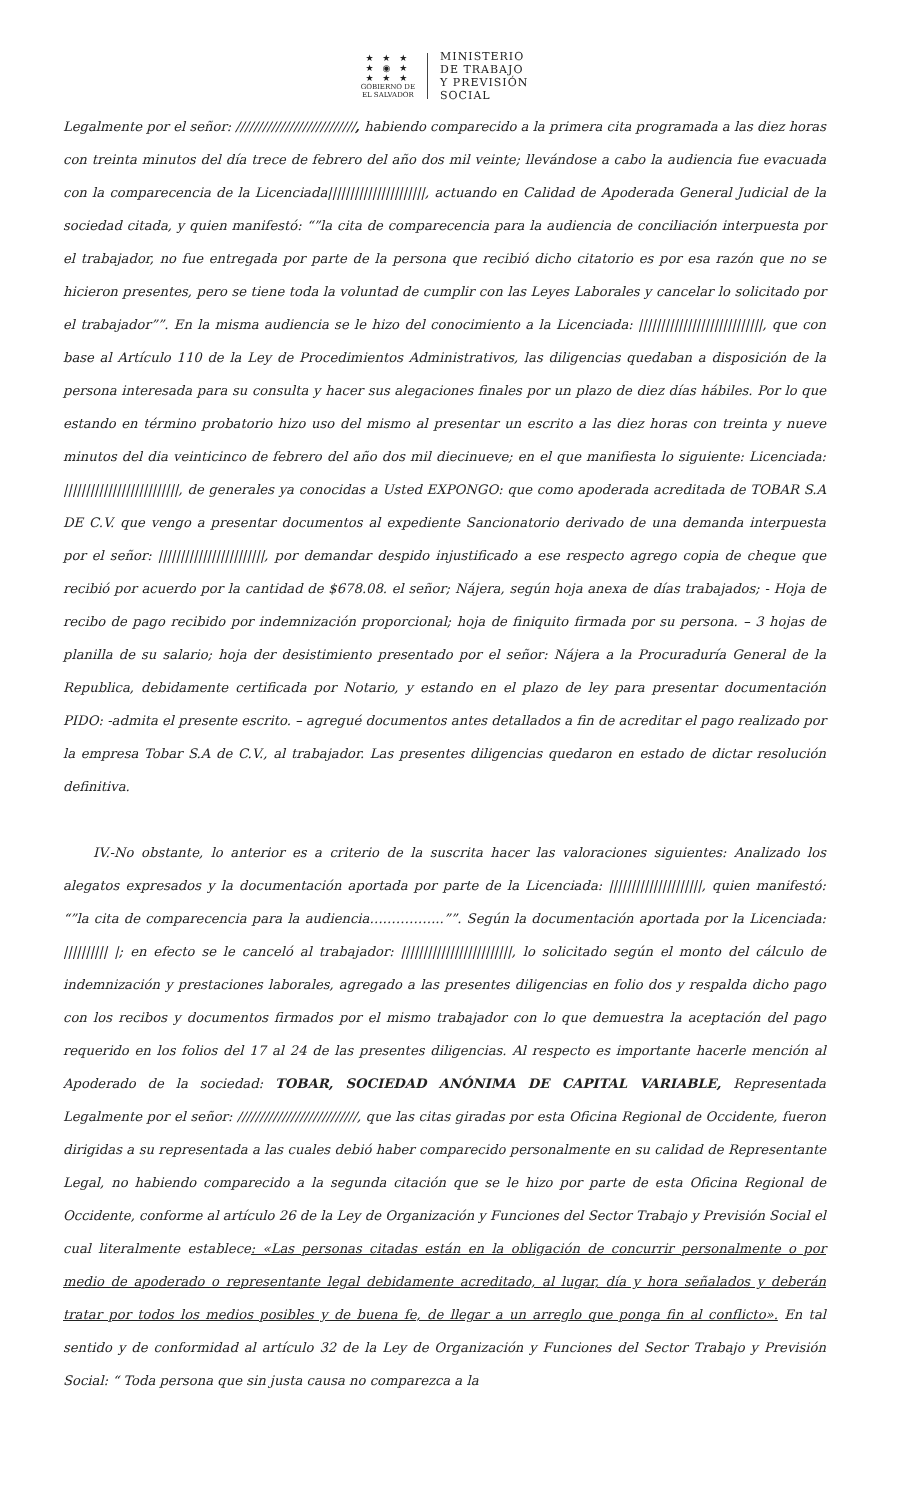★ ★ ★
★ ◉ ★
★ ★ ★
GOBIERNO DE
EL SALVADOR
MINISTERIO
DE TRABAJO
Y PREVISIÓN
SOCIAL
Legalmente por el señor: ///////////////////////////, habiendo comparecido a la primera cita programada a las diez horas con treinta minutos del día trece de febrero del año dos mil veinte; llevándose a cabo la audiencia fue evacuada con la comparecencia de la Licenciada||||||||||||||||||||||, actuando en Calidad de Apoderada General Judicial de la sociedad citada, y quien manifestó: “”la cita de comparecencia para la audiencia de conciliación interpuesta por el trabajador, no fue entregada por parte de la persona que recibió dicho citatorio es por esa razón que no se hicieron presentes, pero se tiene toda la voluntad de cumplir con las Leyes Laborales y cancelar lo solicitado por el trabajador””. En la misma audiencia se le hizo del conocimiento a la Licenciada: ||||||||||||||||||||||||||||, que con base al Artículo 110 de la Ley de Procedimientos Administrativos, las diligencias quedaban a disposición de la persona interesada para su consulta y hacer sus alegaciones finales por un plazo de diez días hábiles. Por lo que estando en término probatorio hizo uso del mismo al presentar un escrito a las diez horas con treinta y nueve minutos del dia veinticinco de febrero del año dos mil diecinueve; en el que manifiesta lo siguiente: Licenciada: ||||||||||||||||||||||||||, de generales ya conocidas a Usted EXPONGO: que como apoderada acreditada de TOBAR S.A DE C.V. que vengo a presentar documentos al expediente Sancionatorio derivado de una demanda interpuesta por el señor: ||||||||||||||||||||||||, por demandar despido injustificado a ese respecto agrego copia de cheque que recibió por acuerdo por la cantidad de $678.08. el señor; Nájera, según hoja anexa de días trabajados; - Hoja de recibo de pago recibido por indemnización proporcional; hoja de finiquito firmada por su persona. – 3 hojas de planilla de su salario; hoja der desistimiento presentado por el señor: Nájera a la Procuraduría General de la Republica, debidamente certificada por Notario, y estando en el plazo de ley para presentar documentación PIDO: -admita el presente escrito. – agregué documentos antes detallados a fin de acreditar el pago realizado por la empresa Tobar S.A de C.V., al trabajador. Las presentes diligencias quedaron en estado de dictar resolución definitiva.
IV.-No obstante, lo anterior es a criterio de la suscrita hacer las valoraciones siguientes: Analizado los alegatos expresados y la documentación aportada por parte de la Licenciada: |||||||||||||||||||||, quien manifestó: “”la cita de comparecencia para la audiencia……………..””. Según la documentación aportada por la Licenciada: |||||||||| |; en efecto se le canceló al trabajador: |||||||||||||||||||||||||, lo solicitado según el monto del cálculo de indemnización y prestaciones laborales, agregado a las presentes diligencias en folio dos y respalda dicho pago con los recibos y documentos firmados por el mismo trabajador con lo que demuestra la aceptación del pago requerido en los folios del 17 al 24 de las presentes diligencias. Al respecto es importante hacerle mención al Apoderado de la sociedad: TOBAR, SOCIEDAD ANÓNIMA DE CAPITAL VARIABLE, Representada Legalmente por el señor: ///////////////////////////, que las citas giradas por esta Oficina Regional de Occidente, fueron dirigidas a su representada a las cuales debió haber comparecido personalmente en su calidad de Representante Legal, no habiendo comparecido a la segunda citación que se le hizo por parte de esta Oficina Regional de Occidente, conforme al artículo 26 de la Ley de Organización y Funciones del Sector Trabajo y Previsión Social el cual literalmente establece: «Las personas citadas están en la obligación de concurrir personalmente o por medio de apoderado o representante legal debidamente acreditado, al lugar, día y hora señalados y deberán tratar por todos los medios posibles y de buena fe, de llegar a un arreglo que ponga fin al conflicto». En tal sentido y de conformidad al artículo 32 de la Ley de Organización y Funciones del Sector Trabajo y Previsión Social: “ Toda persona que sin justa causa no comparezca a la